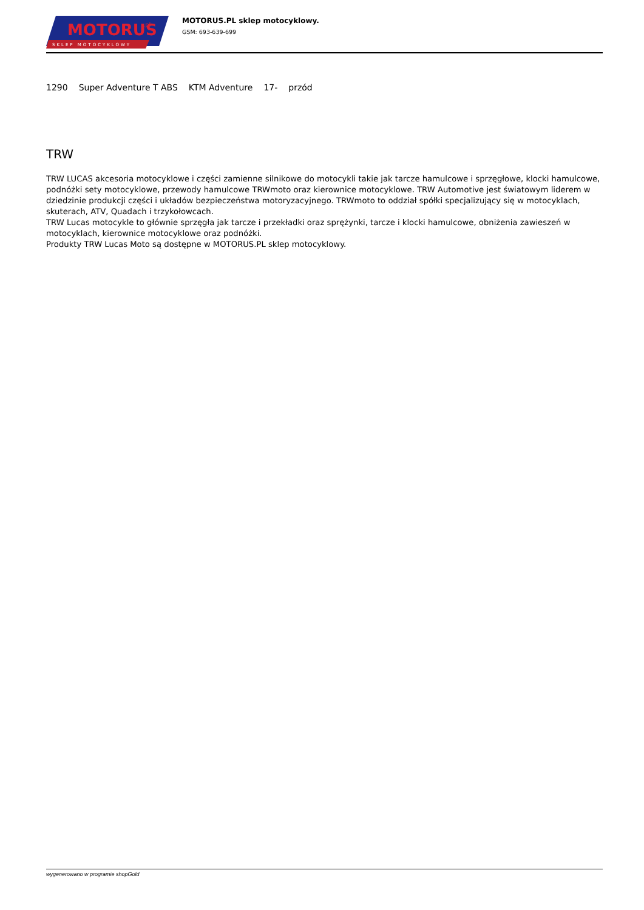MOTORUS
.pl
SKLEP MOTOCYKLOWY
MOTORUS.PL sklep motocyklowy.
GSM: 693-639-699
| 1290 | Super Adventure T ABS | KTM Adventure | 17- | przód |
TRW
TRW LUCAS akcesoria motocyklowe i części zamienne silnikowe do motocykli takie jak tarcze hamulcowe i sprzęgłowe, klocki hamulcowe, podnóżki sety motocyklowe, przewody hamulcowe TRWmoto oraz kierownice motocyklowe. TRW Automotive jest światowym liderem w dziedzinie produkcji części i układów bezpieczeństwa motoryzacyjnego. TRWmoto to oddział spółki specjalizujący się w motocyklach, skuterach, ATV, Quadach i trzykołowcach.
TRW Lucas motocykle to głównie sprzęgła jak tarcze i przekładki oraz sprężynki, tarcze i klocki hamulcowe, obniżenia zawieszeń w motocyklach, kierownice motocyklowe oraz podnóżki.
Produkty TRW Lucas Moto są dostępne w MOTORUS.PL sklep motocyklowy.
wygenerowano w programie shopGold